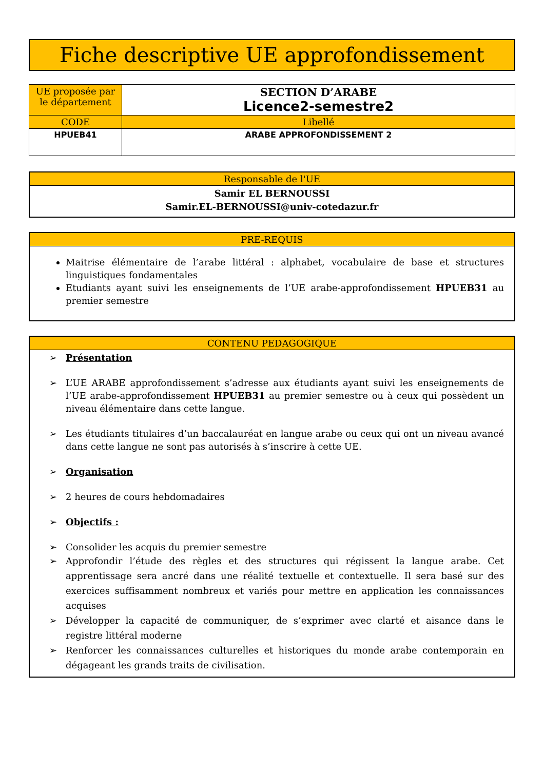Fiche descriptive UE approfondissement
| UE proposée par le département | SECTION D’ARABE Licence2-semestre2 |
| CODE | Libellé |
| HPUEB41 | ARABE APPROFONDISSEMENT 2 |
Responsable de l'UE
Samir EL BERNOUSSI
Samir.EL-BERNOUSSI@univ-cotedazur.fr
PRE-REQUIS
Maitrise élémentaire de l’arabe littéral : alphabet, vocabulaire de base et structures linguistiques fondamentales
Etudiants ayant suivi les enseignements de l’UE arabe-approfondissement HPUEB31 au premier semestre
CONTENU PEDAGOGIQUE
➢ Présentation
➢ L’UE ARABE approfondissement s’adresse aux étudiants ayant suivi les enseignements de l’UE arabe-approfondissement HPUEB31 au premier semestre ou à ceux qui possèdent un niveau élémentaire dans cette langue.
➢ Les étudiants titulaires d’un baccalauréat en langue arabe ou ceux qui ont un niveau avancé dans cette langue ne sont pas autorisés à s’inscrire à cette UE.
➢ Organisation
➢ 2 heures de cours hebdomadaires
➢ Objectifs :
➢ Consolider les acquis du premier semestre
➢ Approfondir l’étude des règles et des structures qui régissent la langue arabe. Cet apprentissage sera ancré dans une réalité textuelle et contextuelle. Il sera basé sur des exercices suffisamment nombreux et variés pour mettre en application les connaissances acquises
➢ Développer la capacité de communiquer, de s’exprimer avec clarté et aisance dans le registre littéral moderne
➢ Renforcer les connaissances culturelles et historiques du monde arabe contemporain en dégageant les grands traits de civilisation.